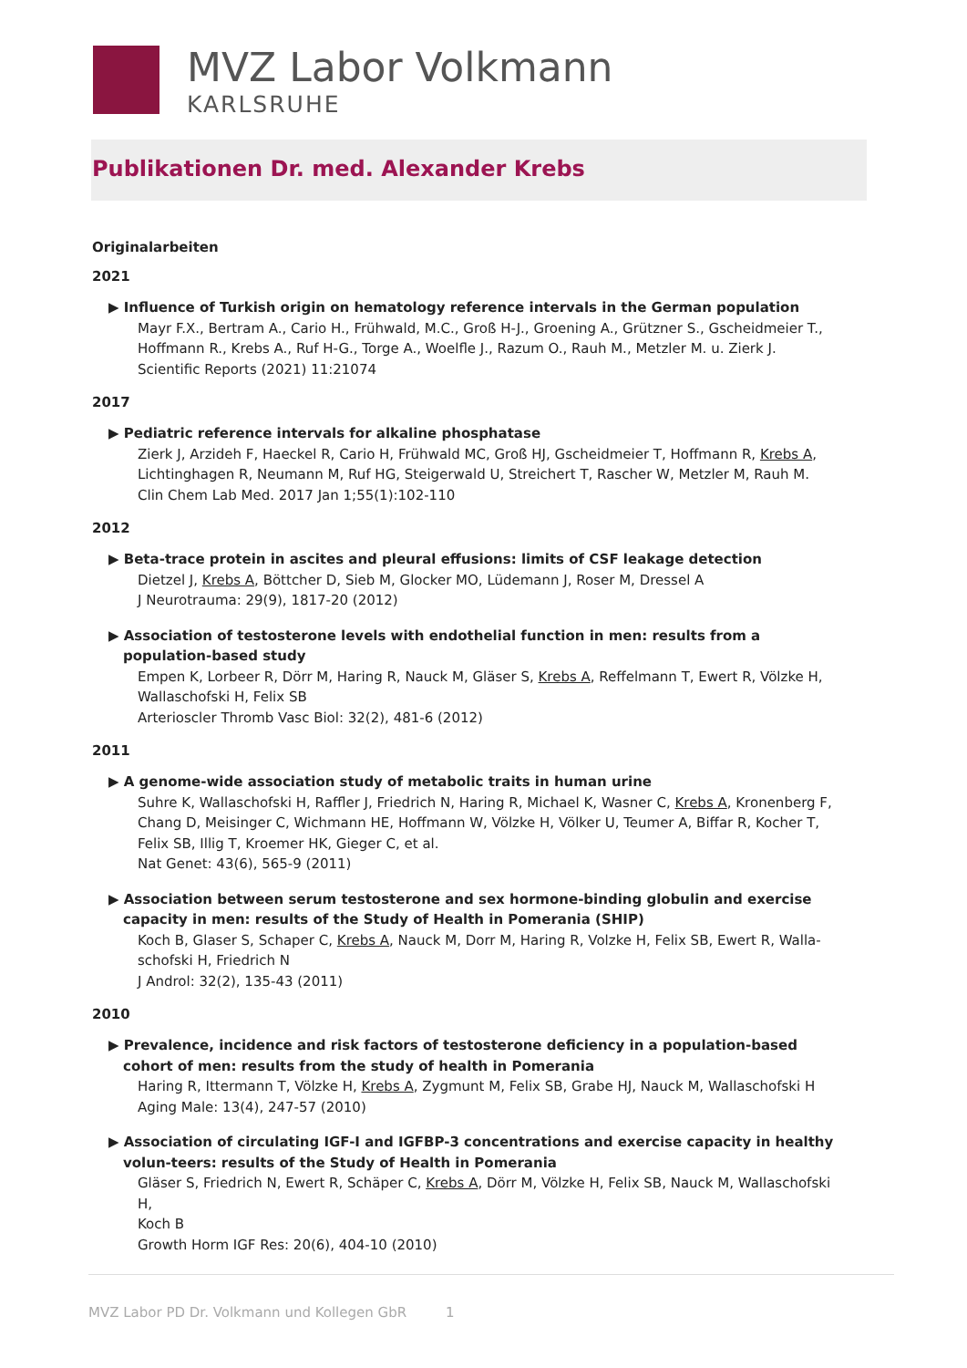MVZ Labor Volkmann
KARLSRUHE
Publikationen Dr. med. Alexander Krebs
Originalarbeiten
2021
▶ Influence of Turkish origin on hematology reference intervals in the German population
Mayr F.X., Bertram A., Cario H., Frühwald, M.C., Groß H-J., Groening A., Grützner S., Gscheidmeier T., Hoffmann R., Krebs A., Ruf H-G., Torge A., Woelfle J., Razum O., Rauh M., Metzler M. u. Zierk J.
Scientific Reports (2021) 11:21074
2017
▶ Pediatric reference intervals for alkaline phosphatase
Zierk J, Arzideh F, Haeckel R, Cario H, Frühwald MC, Groß HJ, Gscheidmeier T, Hoffmann R, Krebs A, Lichtinghagen R, Neumann M, Ruf HG, Steigerwald U, Streichert T, Rascher W, Metzler M, Rauh M.
Clin Chem Lab Med. 2017 Jan 1;55(1):102-110
2012
▶ Beta-trace protein in ascites and pleural effusions: limits of CSF leakage detection
Dietzel J, Krebs A, Böttcher D, Sieb M, Glocker MO, Lüdemann J, Roser M, Dressel A
J Neurotrauma: 29(9), 1817-20 (2012)
▶ Association of testosterone levels with endothelial function in men: results from a population-based study
Empen K, Lorbeer R, Dörr M, Haring R, Nauck M, Gläser S, Krebs A, Reffelmann T, Ewert R, Völzke H, Wallaschofski H, Felix SB
Arterioscler Thromb Vasc Biol: 32(2), 481-6 (2012)
2011
▶ A genome-wide association study of metabolic traits in human urine
Suhre K, Wallaschofski H, Raffler J, Friedrich N, Haring R, Michael K, Wasner C, Krebs A, Kronenberg F, Chang D, Meisinger C, Wichmann HE, Hoffmann W, Völzke H, Völker U, Teumer A, Biffar R, Kocher T, Felix SB, Illig T, Kroemer HK, Gieger C, et al.
Nat Genet: 43(6), 565-9 (2011)
▶ Association between serum testosterone and sex hormone-binding globulin and exercise capacity in men: results of the Study of Health in Pomerania (SHIP)
Koch B, Glaser S, Schaper C, Krebs A, Nauck M, Dorr M, Haring R, Volzke H, Felix SB, Ewert R, Walla-schofski H, Friedrich N
J Androl: 32(2), 135-43 (2011)
2010
▶ Prevalence, incidence and risk factors of testosterone deficiency in a population-based cohort of men: results from the study of health in Pomerania
Haring R, Ittermann T, Völzke H, Krebs A, Zygmunt M, Felix SB, Grabe HJ, Nauck M, Wallaschofski H
Aging Male: 13(4), 247-57 (2010)
▶ Association of circulating IGF-I and IGFBP-3 concentrations and exercise capacity in healthy volun-teers: results of the Study of Health in Pomerania
Gläser S, Friedrich N, Ewert R, Schäper C, Krebs A, Dörr M, Völzke H, Felix SB, Nauck M, Wallaschofski H,
Koch B
Growth Horm IGF Res: 20(6), 404-10 (2010)
MVZ Labor PD Dr. Volkmann und Kollegen GbR 1